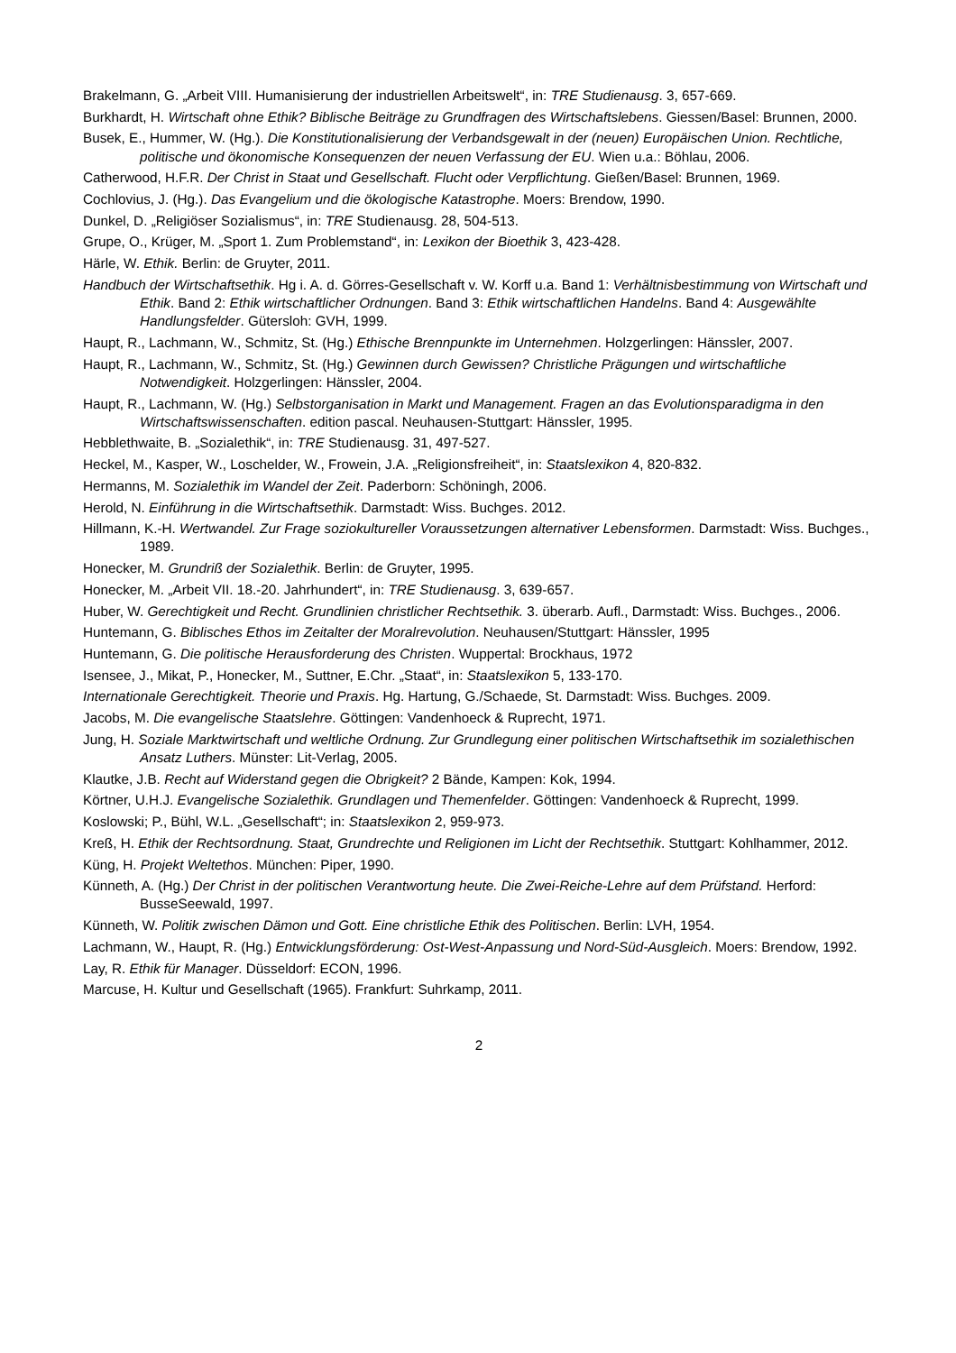Brakelmann, G. „Arbeit VIII. Humanisierung der industriellen Arbeitswelt“, in: TRE Studienausg. 3, 657-669.
Burkhardt, H. Wirtschaft ohne Ethik? Biblische Beiträge zu Grundfragen des Wirtschaftslebens. Giessen/Basel: Brunnen, 2000.
Busek, E., Hummer, W. (Hg.). Die Konstitutionalisierung der Verbandsgewalt in der (neuen) Europäischen Union. Rechtliche, politische und ökonomische Konsequenzen der neuen Verfassung der EU. Wien u.a.: Böhlau, 2006.
Catherwood, H.F.R. Der Christ in Staat und Gesellschaft. Flucht oder Verpflichtung. Gießen/Basel: Brunnen, 1969.
Cochlovius, J. (Hg.). Das Evangelium und die ökologische Katastrophe. Moers: Brendow, 1990.
Dunkel, D. „Religiöser Sozialismus“, in: TRE Studienausg. 28, 504-513.
Grupe, O., Krüger, M. „Sport 1. Zum Problemstand“, in: Lexikon der Bioethik 3, 423-428.
Härle, W. Ethik. Berlin: de Gruyter, 2011.
Handbuch der Wirtschaftsethik. Hg i. A. d. Görres-Gesellschaft v. W. Korff u.a. Band 1: Verhältnisbestimmung von Wirtschaft und Ethik. Band 2: Ethik wirtschaftlicher Ordnungen. Band 3: Ethik wirtschaftlichen Handelns. Band 4: Ausgewählte Handlungsfelder. Gütersloh: GVH, 1999.
Haupt, R., Lachmann, W., Schmitz, St. (Hg.) Ethische Brennpunkte im Unternehmen. Holzgerlingen: Hänssler, 2007.
Haupt, R., Lachmann, W., Schmitz, St. (Hg.) Gewinnen durch Gewissen? Christliche Prägungen und wirtschaftliche Notwendigkeit. Holzgerlingen: Hänssler, 2004.
Haupt, R., Lachmann, W. (Hg.) Selbstorganisation in Markt und Management. Fragen an das Evolutionsparadigma in den Wirtschaftswissenschaften. edition pascal. Neuhausen-Stuttgart: Hänssler, 1995.
Hebblethwaite, B. „Sozialethik“, in: TRE Studienausg. 31, 497-527.
Heckel, M., Kasper, W., Loschelder, W., Frowein, J.A. „Religionsfreiheit“, in: Staatslexikon 4, 820-832.
Hermanns, M. Sozialethik im Wandel der Zeit. Paderborn: Schöningh, 2006.
Herold, N. Einführung in die Wirtschaftsethik. Darmstadt: Wiss. Buchges. 2012.
Hillmann, K.-H. Wertwandel. Zur Frage soziokultureller Voraussetzungen alternativer Lebensformen. Darmstadt: Wiss. Buchges., 1989.
Honecker, M. Grundriß der Sozialethik. Berlin: de Gruyter, 1995.
Honecker, M. „Arbeit VII. 18.-20. Jahrhundert“, in: TRE Studienausg. 3, 639-657.
Huber, W. Gerechtigkeit und Recht. Grundlinien christlicher Rechtsethik. 3. überarb. Aufl., Darmstadt: Wiss. Buchges., 2006.
Huntemann, G. Biblisches Ethos im Zeitalter der Moralrevolution. Neuhausen/Stuttgart: Hänssler, 1995
Huntemann, G. Die politische Herausforderung des Christen. Wuppertal: Brockhaus, 1972
Isensee, J., Mikat, P., Honecker, M., Suttner, E.Chr. „Staat“, in: Staatslexikon 5, 133-170.
Internationale Gerechtigkeit. Theorie und Praxis. Hg. Hartung, G./Schaede, St. Darmstadt: Wiss. Buchges. 2009.
Jacobs, M. Die evangelische Staatslehre. Göttingen: Vandenhoeck & Ruprecht, 1971.
Jung, H. Soziale Marktwirtschaft und weltliche Ordnung. Zur Grundlegung einer politischen Wirtschaftsethik im sozialethischen Ansatz Luthers. Münster: Lit-Verlag, 2005.
Klautke, J.B. Recht auf Widerstand gegen die Obrigkeit? 2 Bände, Kampen: Kok, 1994.
Körtner, U.H.J. Evangelische Sozialethik. Grundlagen und Themenfelder. Göttingen: Vandenhoeck & Ruprecht, 1999.
Koslowski; P., Bühl, W.L. „Gesellschaft“; in: Staatslexikon 2, 959-973.
Kreß, H. Ethik der Rechtsordnung. Staat, Grundrechte und Religionen im Licht der Rechtsethik. Stuttgart: Kohlhammer, 2012.
Küng, H. Projekt Weltethos. München: Piper, 1990.
Künneth, A. (Hg.) Der Christ in der politischen Verantwortung heute. Die Zwei-Reiche-Lehre auf dem Prüfstand. Herford: BusseSeewald, 1997.
Künneth, W. Politik zwischen Dämon und Gott. Eine christliche Ethik des Politischen. Berlin: LVH, 1954.
Lachmann, W., Haupt, R. (Hg.) Entwicklungsförderung: Ost-West-Anpassung und Nord-Süd-Ausgleich. Moers: Brendow, 1992.
Lay, R. Ethik für Manager. Düsseldorf: ECON, 1996.
Marcuse, H. Kultur und Gesellschaft (1965). Frankfurt: Suhrkamp, 2011.
2